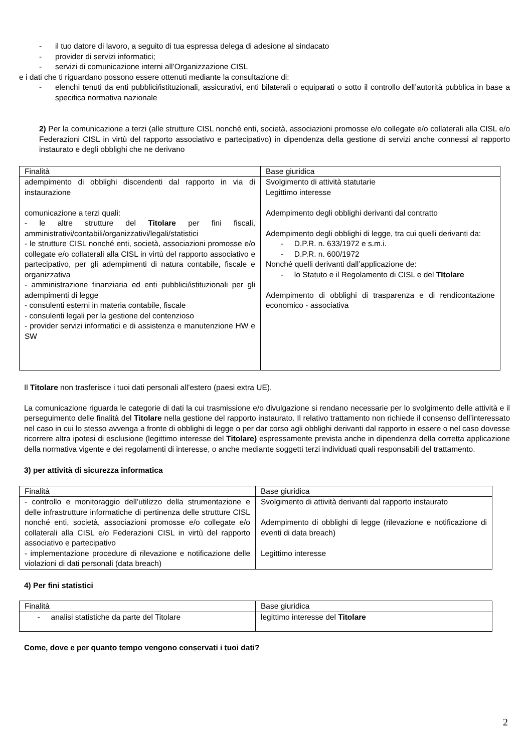- il tuo datore di lavoro, a seguito di tua espressa delega di adesione al sindacato
- provider di servizi informatici;
- servizi di comunicazione interni all’Organizzazione CISL
e i dati che ti riguardano possono essere ottenuti mediante la consultazione di:
- elenchi tenuti da enti pubblici/istituzionali, assicurativi, enti bilaterali o equiparati o sotto il controllo dell’autorità pubblica in base a specifica normativa nazionale
2) Per la comunicazione a terzi (alle strutture CISL nonché enti, società, associazioni promosse e/o collegate e/o collaterali alla CISL e/o Federazioni CISL in virtù del rapporto associativo e partecipativo) in dipendenza della gestione di servizi anche connessi al rapporto instaurato e degli obblighi che ne derivano
| Finalità | Base giuridica |
| adempimento di obblighi discendenti dal rapporto in via di instaurazione comunicazione a terzi quali: - le altre strutture del Titolare per fini fiscali, amministrativi/contabili/organizzativi/legali/statistici - le strutture CISL nonché enti, società, associazioni promosse e/o collegate e/o collaterali alla CISL in virtù del rapporto associativo e partecipativo, per gli adempimenti di natura contabile, fiscale e organizzativa - amministrazione finanziaria ed enti pubblici/istituzionali per gli adempimenti di legge - consulenti esterni in materia contabile, fiscale - consulenti legali per la gestione del contenzioso - provider servizi informatici e di assistenza e manutenzione HW e SW | Svolgimento di attività statutarie Legittimo interesse Adempimento degli obblighi derivanti dal contratto Adempimento degli obblighi di legge, tra cui quelli derivanti da: - D.P.R. n. 633/1972 e s.m.i. - D.P.R. n. 600/1972 Nonché quelli derivanti dall’applicazione de: - lo Statuto e il Regolamento di CISL e del TItolare Adempimento di obblighi di trasparenza e di rendicontazione economico - associativa |
Il Titolare non trasferisce i tuoi dati personali all’estero (paesi extra UE).
La comunicazione riguarda le categorie di dati la cui trasmissione e/o divulgazione si rendano necessarie per lo svolgimento delle attività e il perseguimento delle finalità del Titolare nella gestione del rapporto instaurato. Il relativo trattamento non richiede il consenso dell’interessato nel caso in cui lo stesso avvenga a fronte di obblighi di legge o per dar corso agli obblighi derivanti dal rapporto in essere o nel caso dovesse ricorrere altra ipotesi di esclusione (legittimo interesse del Titolare) espressamente prevista anche in dipendenza della corretta applicazione della normativa vigente e dei regolamenti di interesse, o anche mediante soggetti terzi individuati quali responsabili del trattamento.
3) per attività di sicurezza informatica
| Finalità | Base giuridica |
| - controllo e monitoraggio dell’utilizzo della strumentazione e delle infrastrutture informatiche di pertinenza delle strutture CISL nonché enti, società, associazioni promosse e/o collegate e/o collaterali alla CISL e/o Federazioni CISL in virtù del rapporto associativo e partecipativo - implementazione procedure di rilevazione e notificazione delle violazioni di dati personali (data breach) | Svolgimento di attività derivanti dal rapporto instaurato Adempimento di obblighi di legge (rilevazione e notificazione di eventi di data breach) Legittimo interesse |
4) Per fini statistici
| Finalità | Base giuridica |
| - analisi statistiche da parte del Titolare | legittimo interesse del Titolare |
Come, dove e per quanto tempo vengono conservati i tuoi dati?
2